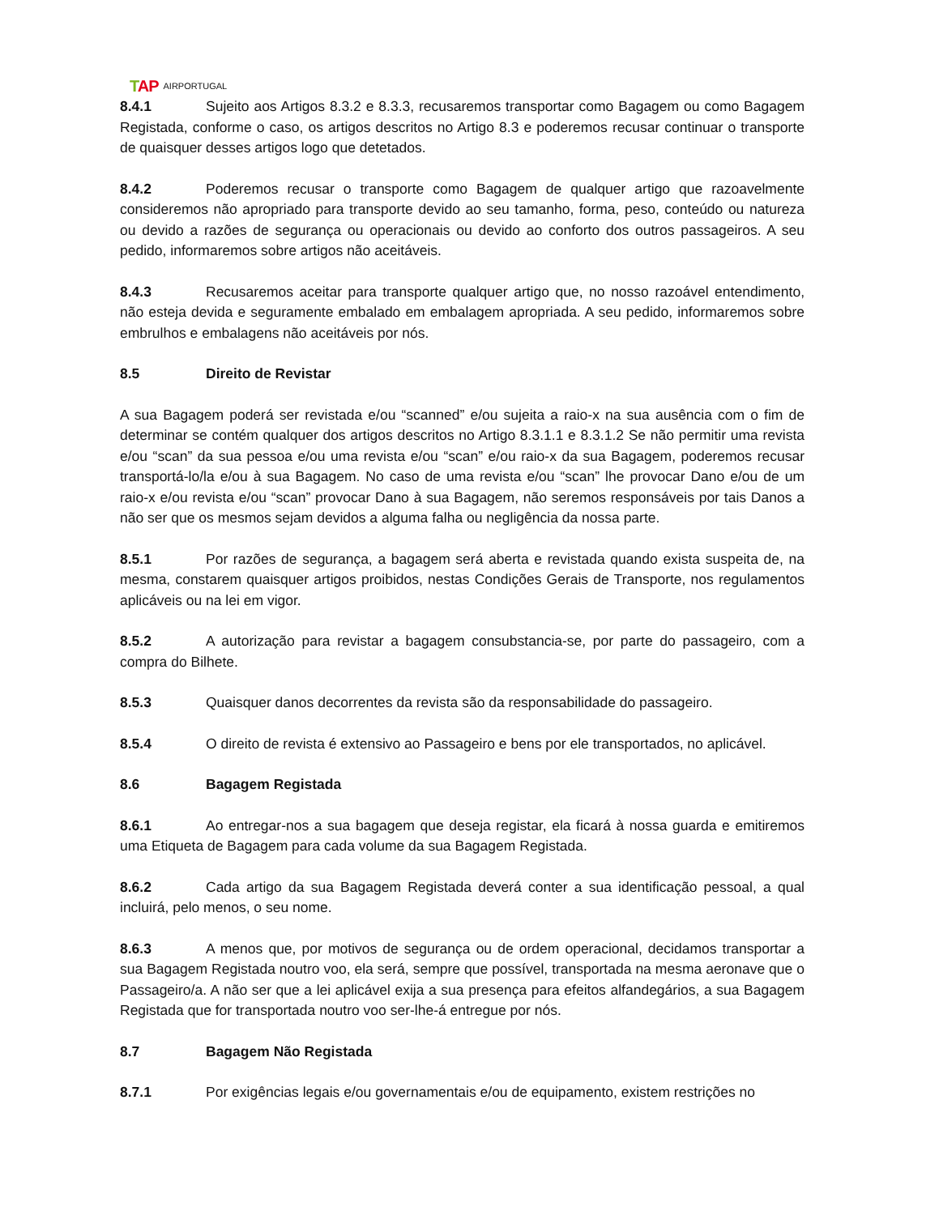TAP AIRPORTUGAL
8.4.1 Sujeito aos Artigos 8.3.2 e 8.3.3, recusaremos transportar como Bagagem ou como Bagagem Registada, conforme o caso, os artigos descritos no Artigo 8.3 e poderemos recusar continuar o transporte de quaisquer desses artigos logo que detetados.
8.4.2 Poderemos recusar o transporte como Bagagem de qualquer artigo que razoavelmente consideremos não apropriado para transporte devido ao seu tamanho, forma, peso, conteúdo ou natureza ou devido a razões de segurança ou operacionais ou devido ao conforto dos outros passageiros. A seu pedido, informaremos sobre artigos não aceitáveis.
8.4.3 Recusaremos aceitar para transporte qualquer artigo que, no nosso razoável entendimento, não esteja devida e seguramente embalado em embalagem apropriada. A seu pedido, informaremos sobre embrulhos e embalagens não aceitáveis por nós.
8.5 Direito de Revistar
A sua Bagagem poderá ser revistada e/ou “scanned” e/ou sujeita a raio-x na sua ausência com o fim de determinar se contém qualquer dos artigos descritos no Artigo 8.3.1.1 e 8.3.1.2 Se não permitir uma revista e/ou “scan” da sua pessoa e/ou uma revista e/ou “scan” e/ou raio-x da sua Bagagem, poderemos recusar transportá-lo/la e/ou à sua Bagagem. No caso de uma revista e/ou “scan” lhe provocar Dano e/ou de um raio-x e/ou revista e/ou “scan” provocar Dano à sua Bagagem, não seremos responsáveis por tais Danos a não ser que os mesmos sejam devidos a alguma falha ou negligência da nossa parte.
8.5.1 Por razões de segurança, a bagagem será aberta e revistada quando exista suspeita de, na mesma, constarem quaisquer artigos proibidos, nestas Condições Gerais de Transporte, nos regulamentos aplicáveis ou na lei em vigor.
8.5.2 A autorização para revistar a bagagem consubstancia-se, por parte do passageiro, com a compra do Bilhete.
8.5.3 Quaisquer danos decorrentes da revista são da responsabilidade do passageiro.
8.5.4 O direito de revista é extensivo ao Passageiro e bens por ele transportados, no aplicável.
8.6 Bagagem Registada
8.6.1 Ao entregar-nos a sua bagagem que deseja registar, ela ficará à nossa guarda e emitiremos uma Etiqueta de Bagagem para cada volume da sua Bagagem Registada.
8.6.2 Cada artigo da sua Bagagem Registada deverá conter a sua identificação pessoal, a qual incluirá, pelo menos, o seu nome.
8.6.3 A menos que, por motivos de segurança ou de ordem operacional, decidamos transportar a sua Bagagem Registada noutro voo, ela será, sempre que possível, transportada na mesma aeronave que o Passageiro/a. A não ser que a lei aplicável exija a sua presença para efeitos alfandegários, a sua Bagagem Registada que for transportada noutro voo ser-lhe-á entregue por nós.
8.7 Bagagem Não Registada
8.7.1 Por exigências legais e/ou governamentais e/ou de equipamento, existem restrições no